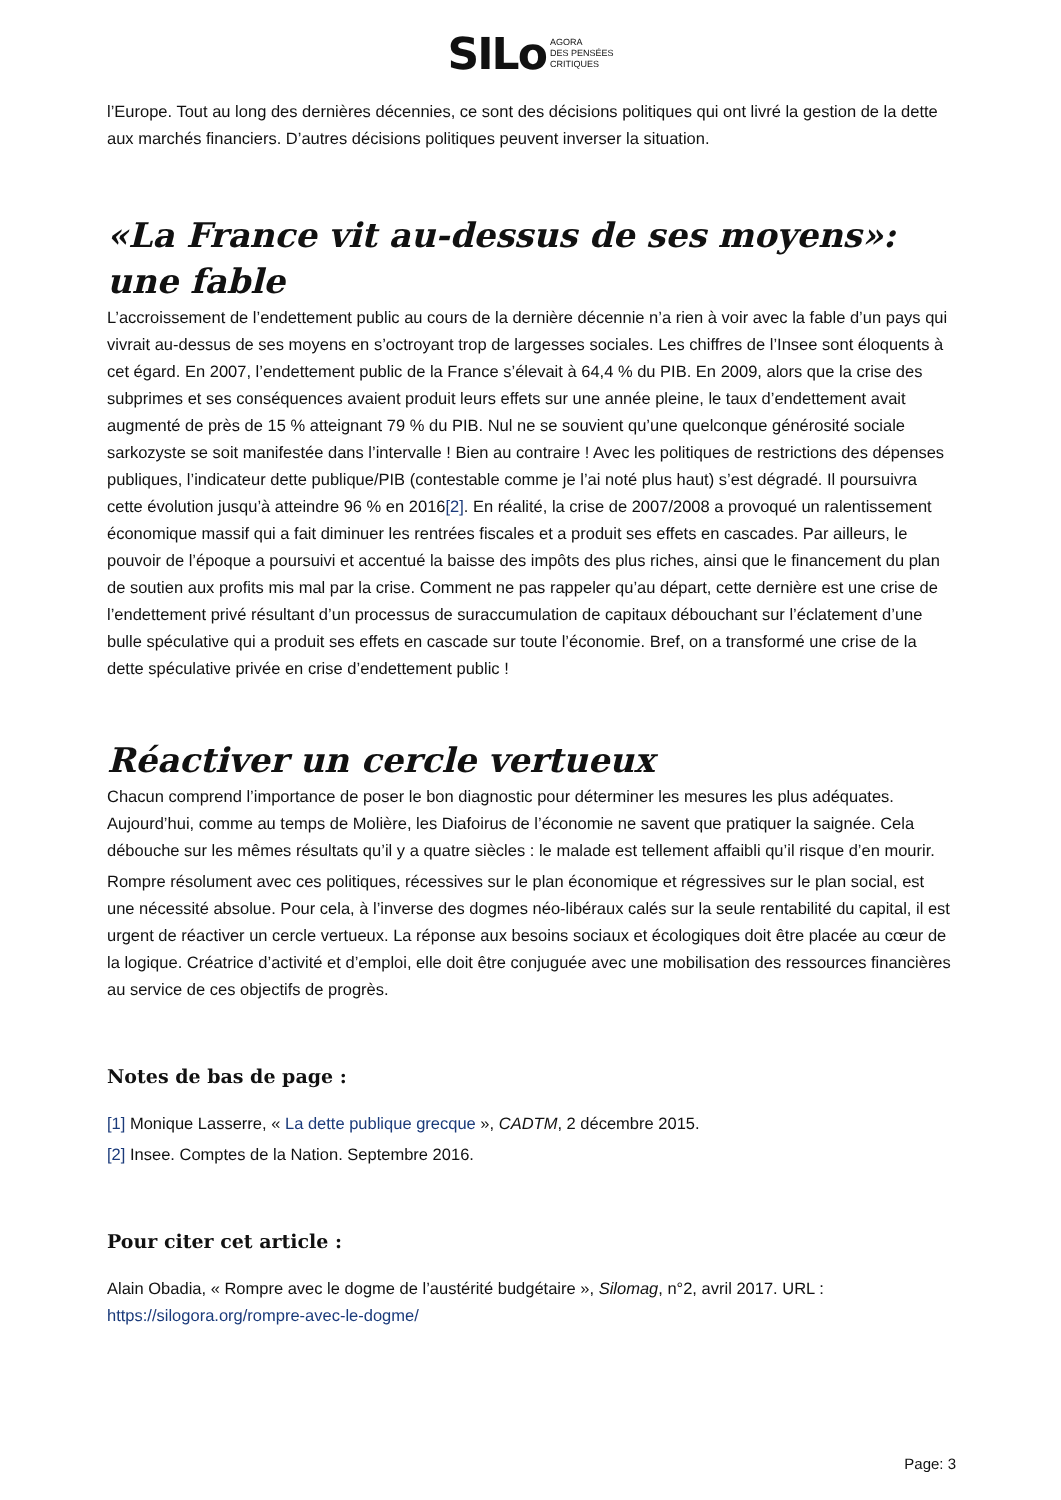SILo AGORA
DES PENSÉES
CRITIQUES
l’Europe. Tout au long des dernières décennies, ce sont des décisions politiques qui ont livré la gestion de la dette aux marchés financiers. D’autres décisions politiques peuvent inverser la situation.
«La France vit au-dessus de ses moyens»: une fable
L’accroissement de l’endettement public au cours de la dernière décennie n’a rien à voir avec la fable d’un pays qui vivrait au-dessus de ses moyens en s’octroyant trop de largesses sociales. Les chiffres de l’Insee sont éloquents à cet égard. En 2007, l’endettement public de la France s’élevait à 64,4 % du PIB. En 2009, alors que la crise des subprimes et ses conséquences avaient produit leurs effets sur une année pleine, le taux d’endettement avait augmenté de près de 15 % atteignant 79 % du PIB. Nul ne se souvient qu’une quelconque générosité sociale sarkozyste se soit manifestée dans l’intervalle ! Bien au contraire ! Avec les politiques de restrictions des dépenses publiques, l’indicateur dette publique/PIB (contestable comme je l’ai noté plus haut) s’est dégradé. Il poursuivra cette évolution jusqu’à atteindre 96 % en 2016[2]. En réalité, la crise de 2007/2008 a provoqué un ralentissement économique massif qui a fait diminuer les rentrées fiscales et a produit ses effets en cascades. Par ailleurs, le pouvoir de l’époque a poursuivi et accentué la baisse des impôts des plus riches, ainsi que le financement du plan de soutien aux profits mis mal par la crise. Comment ne pas rappeler qu’au départ, cette dernière est une crise de l’endettement privé résultant d’un processus de suraccumulation de capitaux débouchant sur l’éclatement d’une bulle spéculative qui a produit ses effets en cascade sur toute l’économie. Bref, on a transformé une crise de la dette spéculative privée en crise d’endettement public !
Réactiver un cercle vertueux
Chacun comprend l’importance de poser le bon diagnostic pour déterminer les mesures les plus adéquates. Aujourd’hui, comme au temps de Molière, les Diafoirus de l’économie ne savent que pratiquer la saignée. Cela débouche sur les mêmes résultats qu’il y a quatre siècles : le malade est tellement affaibli qu’il risque d’en mourir.
Rompre résolument avec ces politiques, récessives sur le plan économique et régressives sur le plan social, est une nécessité absolue. Pour cela, à l’inverse des dogmes néo-libéraux calés sur la seule rentabilité du capital, il est urgent de réactiver un cercle vertueux. La réponse aux besoins sociaux et écologiques doit être placée au cœur de la logique. Créatrice d’activité et d’emploi, elle doit être conjuguée avec une mobilisation des ressources financières au service de ces objectifs de progrès.
Notes de bas de page :
[1] Monique Lasserre, « La dette publique grecque », CADTM, 2 décembre 2015.
[2] Insee. Comptes de la Nation. Septembre 2016.
Pour citer cet article :
Alain Obadia, « Rompre avec le dogme de l’austérité budgétaire », Silomag, n°2, avril 2017. URL : https://silogora.org/rompre-avec-le-dogme/
Page: 3